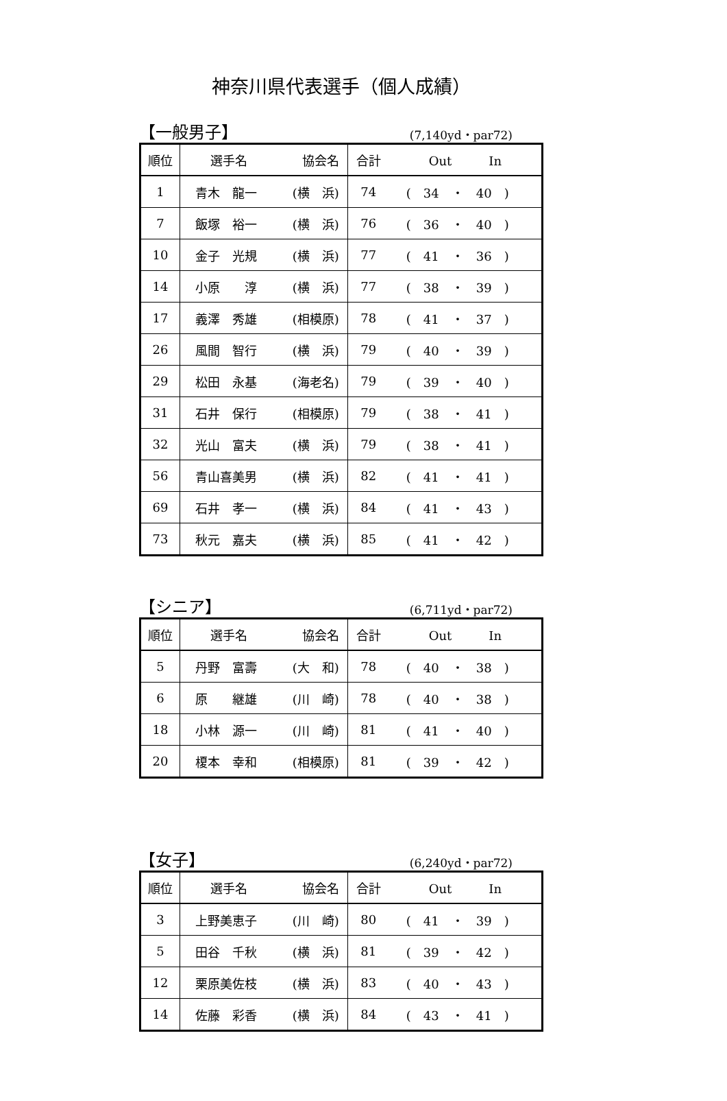神奈川県代表選手（個人成績）
【一般男子】 (7,140yd・par72)
| 順位 | 選手名 | 協会名 | 合計 | Out In |
| --- | --- | --- | --- | --- |
| 1 | 青木 龍一 | (横 浜) | 74 | ( 34 ・ 40 ) |
| 7 | 飯塚 裕一 | (横 浜) | 76 | ( 36 ・ 40 ) |
| 10 | 金子 光規 | (横 浜) | 77 | ( 41 ・ 36 ) |
| 14 | 小原 淳 | (横 浜) | 77 | ( 38 ・ 39 ) |
| 17 | 義澤 秀雄 | (相模原) | 78 | ( 41 ・ 37 ) |
| 26 | 風間 智行 | (横 浜) | 79 | ( 40 ・ 39 ) |
| 29 | 松田 永基 | (海老名) | 79 | ( 39 ・ 40 ) |
| 31 | 石井 保行 | (相模原) | 79 | ( 38 ・ 41 ) |
| 32 | 光山 富夫 | (横 浜) | 79 | ( 38 ・ 41 ) |
| 56 | 青山喜美男 | (横 浜) | 82 | ( 41 ・ 41 ) |
| 69 | 石井 孝一 | (横 浜) | 84 | ( 41 ・ 43 ) |
| 73 | 秋元 嘉夫 | (横 浜) | 85 | ( 41 ・ 42 ) |
【シニア】 (6,711yd・par72)
| 順位 | 選手名 | 協会名 | 合計 | Out In |
| --- | --- | --- | --- | --- |
| 5 | 丹野 富壽 | (大 和) | 78 | ( 40 ・ 38 ) |
| 6 | 原 継雄 | (川 崎) | 78 | ( 40 ・ 38 ) |
| 18 | 小林 源一 | (川 崎) | 81 | ( 41 ・ 40 ) |
| 20 | 榎本 幸和 | (相模原) | 81 | ( 39 ・ 42 ) |
【女子】 (6,240yd・par72)
| 順位 | 選手名 | 協会名 | 合計 | Out In |
| --- | --- | --- | --- | --- |
| 3 | 上野美恵子 | (川 崎) | 80 | ( 41 ・ 39 ) |
| 5 | 田谷 千秋 | (横 浜) | 81 | ( 39 ・ 42 ) |
| 12 | 栗原美佐枝 | (横 浜) | 83 | ( 40 ・ 43 ) |
| 14 | 佐藤 彩香 | (横 浜) | 84 | ( 43 ・ 41 ) |